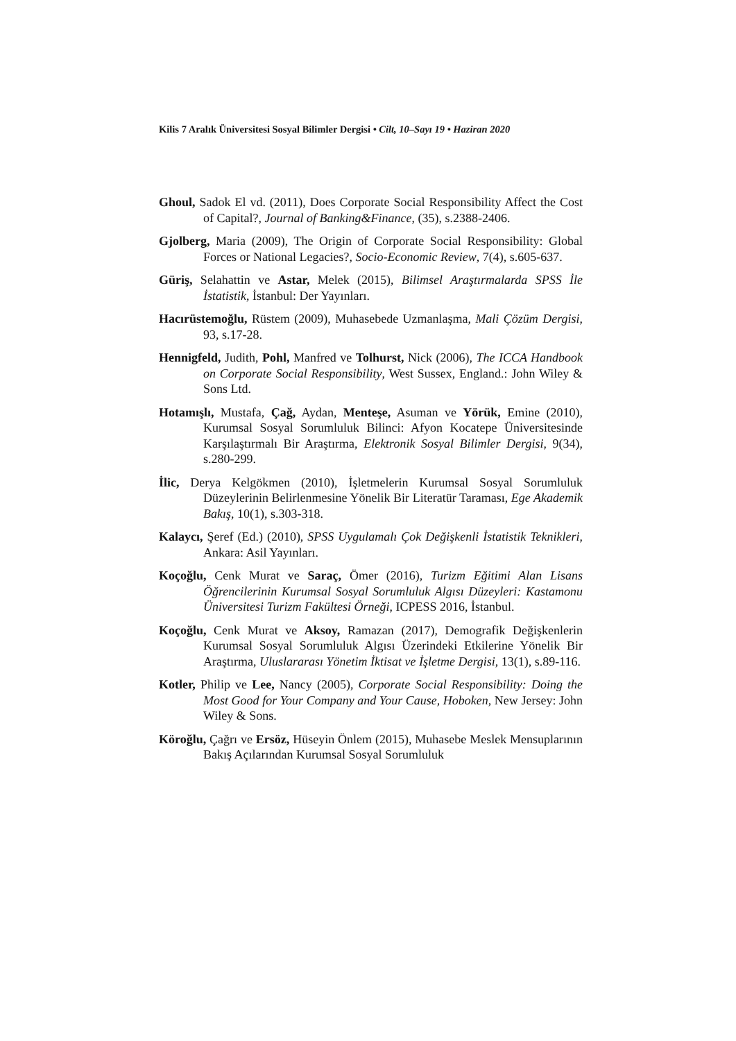Kilis 7 Aralık Üniversitesi Sosyal Bilimler Dergisi • Cilt, 10–Sayı 19 • Haziran 2020
Ghoul, Sadok El vd. (2011), Does Corporate Social Responsibility Affect the Cost of Capital?, Journal of Banking&Finance, (35), s.2388-2406.
Gjolberg, Maria (2009), The Origin of Corporate Social Responsibility: Global Forces or National Legacies?, Socio-Economic Review, 7(4), s.605-637.
Güriş, Selahattin ve Astar, Melek (2015), Bilimsel Araştırmalarda SPSS İle İstatistik, İstanbul: Der Yayınları.
Hacırüstemoğlu, Rüstem (2009), Muhasebede Uzmanlaşma, Mali Çözüm Dergisi, 93, s.17-28.
Hennigfeld, Judith, Pohl, Manfred ve Tolhurst, Nick (2006), The ICCA Handbook on Corporate Social Responsibility, West Sussex, England.: John Wiley & Sons Ltd.
Hotamışlı, Mustafa, Çağ, Aydan, Menteşe, Asuman ve Yörük, Emine (2010), Kurumsal Sosyal Sorumluluk Bilinci: Afyon Kocatepe Üniversitesinde Karşılaştırmalı Bir Araştırma, Elektronik Sosyal Bilimler Dergisi, 9(34), s.280-299.
İlic, Derya Kelgökmen (2010), İşletmelerin Kurumsal Sosyal Sorumluluk Düzeylerinin Belirlenmesine Yönelik Bir Literatür Taraması, Ege Akademik Bakış, 10(1), s.303-318.
Kalaycı, Şeref (Ed.) (2010), SPSS Uygulamalı Çok Değişkenli İstatistik Teknikleri, Ankara: Asil Yayınları.
Koçoğlu, Cenk Murat ve Saraç, Ömer (2016), Turizm Eğitimi Alan Lisans Öğrencilerinin Kurumsal Sosyal Sorumluluk Algısı Düzeyleri: Kastamonu Üniversitesi Turizm Fakültesi Örneği, ICPESS 2016, İstanbul.
Koçoğlu, Cenk Murat ve Aksoy, Ramazan (2017), Demografik Değişkenlerin Kurumsal Sosyal Sorumluluk Algısı Üzerindeki Etkilerine Yönelik Bir Araştırma, Uluslararası Yönetim İktisat ve İşletme Dergisi, 13(1), s.89-116.
Kotler, Philip ve Lee, Nancy (2005), Corporate Social Responsibility: Doing the Most Good for Your Company and Your Cause, Hoboken, New Jersey: John Wiley & Sons.
Köroğlu, Çağrı ve Ersöz, Hüseyin Önlem (2015), Muhasebe Meslek Mensuplarının Bakış Açılarından Kurumsal Sosyal Sorumluluk